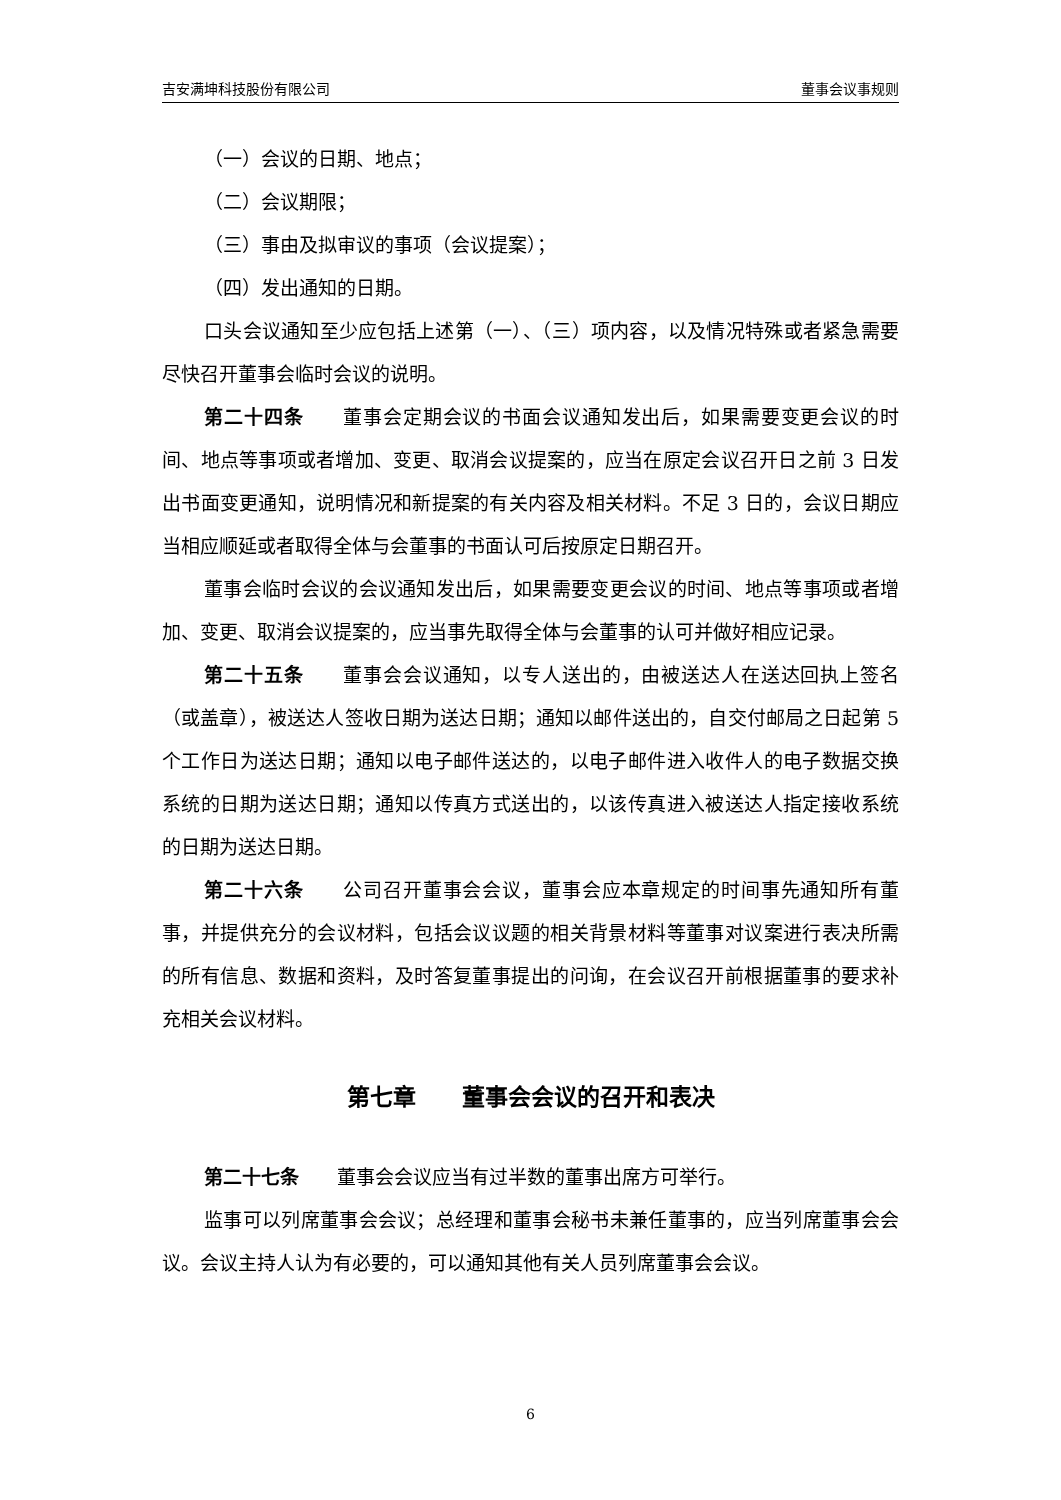吉安满坤科技股份有限公司 董事会议事规则
（一）会议的日期、地点；
（二）会议期限；
（三）事由及拟审议的事项（会议提案）；
（四）发出通知的日期。
口头会议通知至少应包括上述第（一）、（三）项内容，以及情况特殊或者紧急需要尽快召开董事会临时会议的说明。
第二十四条　　董事会定期会议的书面会议通知发出后，如果需要变更会议的时间、地点等事项或者增加、变更、取消会议提案的，应当在原定会议召开日之前 3 日发出书面变更通知，说明情况和新提案的有关内容及相关材料。不足 3 日的，会议日期应当相应顺延或者取得全体与会董事的书面认可后按原定日期召开。
董事会临时会议的会议通知发出后，如果需要变更会议的时间、地点等事项或者增加、变更、取消会议提案的，应当事先取得全体与会董事的认可并做好相应记录。
第二十五条　　董事会会议通知，以专人送出的，由被送达人在送达回执上签名（或盖章），被送达人签收日期为送达日期；通知以邮件送出的，自交付邮局之日起第 5 个工作日为送达日期；通知以电子邮件送达的，以电子邮件进入收件人的电子数据交换系统的日期为送达日期；通知以传真方式送出的，以该传真进入被送达人指定接收系统的日期为送达日期。
第二十六条　　公司召开董事会会议，董事会应本章规定的时间事先通知所有董事，并提供充分的会议材料，包括会议议题的相关背景材料等董事对议案进行表决所需的所有信息、数据和资料，及时答复董事提出的问询，在会议召开前根据董事的要求补充相关会议材料。
第七章　　董事会会议的召开和表决
第二十七条　　董事会会议应当有过半数的董事出席方可举行。
监事可以列席董事会会议；总经理和董事会秘书未兼任董事的，应当列席董事会会议。会议主持人认为有必要的，可以通知其他有关人员列席董事会会议。
6